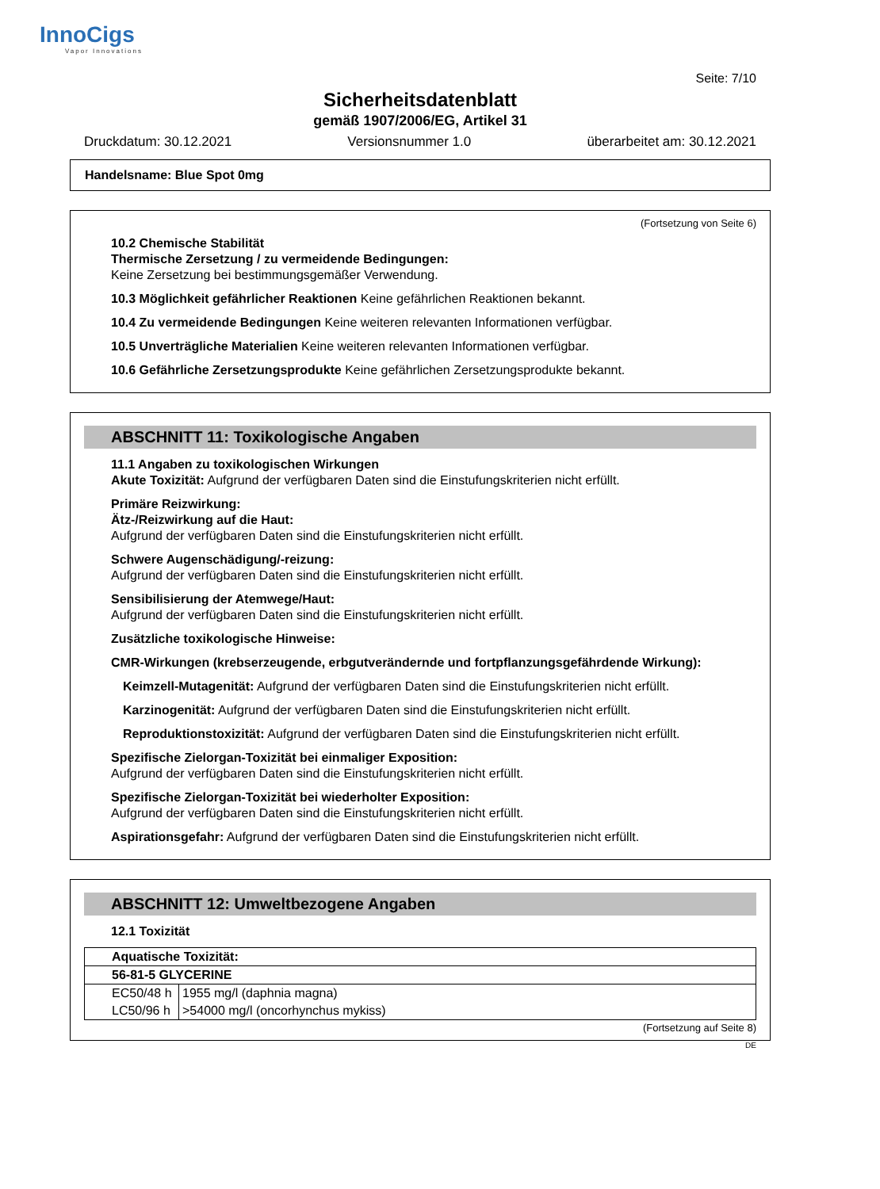InnoCigs
Vapor Innovations
Seite: 7/10
Sicherheitsdatenblatt
gemäß 1907/2006/EG, Artikel 31
Druckdatum: 30.12.2021 Versionsnummer 1.0 überarbeitet am: 30.12.2021
Handelsname: Blue Spot 0mg
(Fortsetzung von Seite 6)
10.2 Chemische Stabilität
Thermische Zersetzung / zu vermeidende Bedingungen:
Keine Zersetzung bei bestimmungsgemäßer Verwendung.
10.3 Möglichkeit gefährlicher Reaktionen Keine gefährlichen Reaktionen bekannt.
10.4 Zu vermeidende Bedingungen Keine weiteren relevanten Informationen verfügbar.
10.5 Unverträgliche Materialien Keine weiteren relevanten Informationen verfügbar.
10.6 Gefährliche Zersetzungsprodukte Keine gefährlichen Zersetzungsprodukte bekannt.
ABSCHNITT 11: Toxikologische Angaben
11.1 Angaben zu toxikologischen Wirkungen
Akute Toxizität: Aufgrund der verfügbaren Daten sind die Einstufungskriterien nicht erfüllt.
Primäre Reizwirkung:
Ätz-/Reizwirkung auf die Haut:
Aufgrund der verfügbaren Daten sind die Einstufungskriterien nicht erfüllt.
Schwere Augenschädigung/-reizung:
Aufgrund der verfügbaren Daten sind die Einstufungskriterien nicht erfüllt.
Sensibilisierung der Atemwege/Haut:
Aufgrund der verfügbaren Daten sind die Einstufungskriterien nicht erfüllt.
Zusätzliche toxikologische Hinweise:
CMR-Wirkungen (krebserzeugende, erbgutverändernde und fortpflanzungsgefährdende Wirkung):
Keimzell-Mutagenität: Aufgrund der verfügbaren Daten sind die Einstufungskriterien nicht erfüllt.
Karzinogenität: Aufgrund der verfügbaren Daten sind die Einstufungskriterien nicht erfüllt.
Reproduktionstoxizität: Aufgrund der verfügbaren Daten sind die Einstufungskriterien nicht erfüllt.
Spezifische Zielorgan-Toxizität bei einmaliger Exposition:
Aufgrund der verfügbaren Daten sind die Einstufungskriterien nicht erfüllt.
Spezifische Zielorgan-Toxizität bei wiederholter Exposition:
Aufgrund der verfügbaren Daten sind die Einstufungskriterien nicht erfüllt.
Aspirationsgefahr: Aufgrund der verfügbaren Daten sind die Einstufungskriterien nicht erfüllt.
ABSCHNITT 12: Umweltbezogene Angaben
12.1 Toxizität
| Aquatische Toxizität: | |
| 56-81-5 GLYCERINE | |
| EC50/48 h | 1955 mg/l (daphnia magna) |
| LC50/96 h | >54000 mg/l (oncorhynchus mykiss) |
(Fortsetzung auf Seite 8)
DE